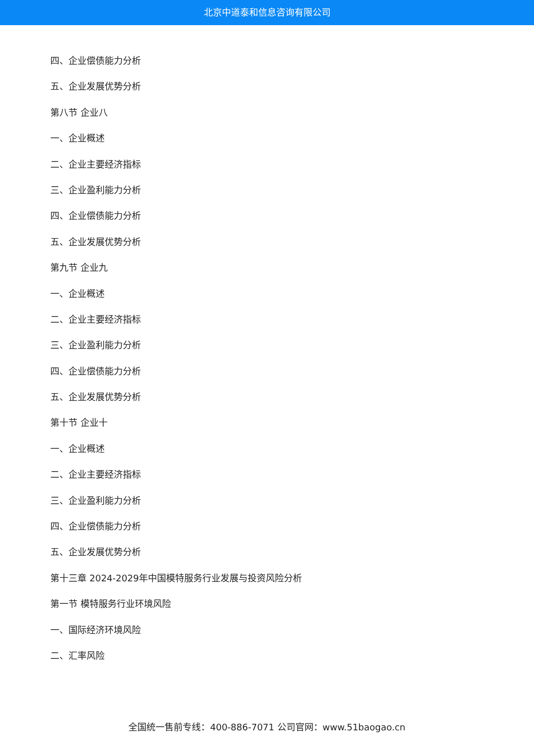北京中道泰和信息咨询有限公司
四、企业偿债能力分析
五、企业发展优势分析
第八节 企业八
一、企业概述
二、企业主要经济指标
三、企业盈利能力分析
四、企业偿债能力分析
五、企业发展优势分析
第九节 企业九
一、企业概述
二、企业主要经济指标
三、企业盈利能力分析
四、企业偿债能力分析
五、企业发展优势分析
第十节 企业十
一、企业概述
二、企业主要经济指标
三、企业盈利能力分析
四、企业偿债能力分析
五、企业发展优势分析
第十三章 2024-2029年中国模特服务行业发展与投资风险分析
第一节 模特服务行业环境风险
一、国际经济环境风险
二、汇率风险
全国统一售前专线：400-886-7071 公司官网：www.51baogao.cn